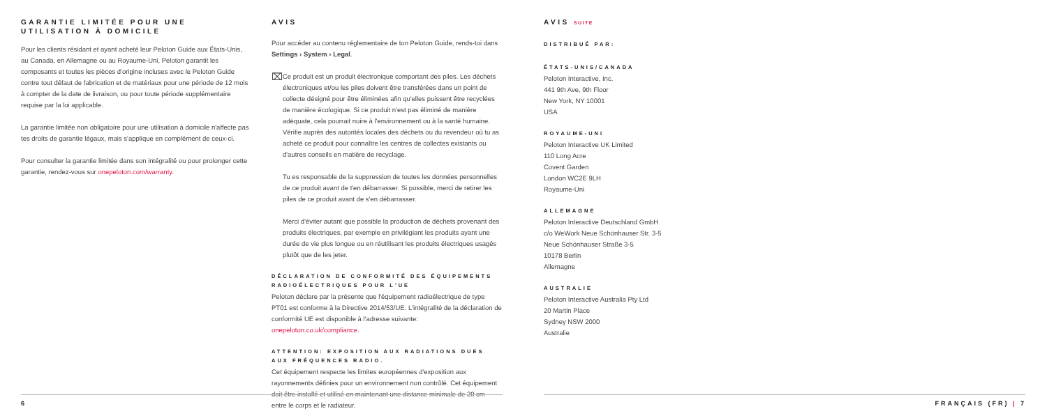GARANTIE LIMITÉE POUR UNE UTILISATION À DOMICILE
Pour les clients résidant et ayant acheté leur Peloton Guide aux États-Unis, au Canada, en Allemagne ou au Royaume-Uni, Peloton garantit les composants et toutes les pièces d'origine incluses avec le Peloton Guide contre tout défaut de fabrication et de matériaux pour une période de 12 mois à compter de la date de livraison, ou pour toute période supplémentaire requise par la loi applicable.
La garantie limitée non obligatoire pour une utilisation à domicile n'affecte pas tes droits de garantie légaux, mais s'applique en complément de ceux-ci.
Pour consulter la garantie limitée dans son intégralité ou pour prolonger cette garantie, rendez-vous sur onepeloton.com/warranty.
AVIS
Pour accéder au contenu réglementaire de ton Peloton Guide, rends-toi dans Settings › System › Legal.
⌧
Ce produit est un produit électronique comportant des piles. Les déchets électroniques et/ou les piles doivent être transférées dans un point de collecte désigné pour être éliminées afin qu'elles puissent être recyclées de manière écologique. Si ce produit n'est pas éliminé de manière adéquate, cela pourrait nuire à l'environnement ou à la santé humaine. Vérifie auprès des autorités locales des déchets ou du revendeur où tu as acheté ce produit pour connaître les centres de collectes existants ou d'autres conseils en matière de recyclage.
Tu es responsable de la suppression de toutes les données personnelles de ce produit avant de t'en débarrasser. Si possible, merci de retirer les piles de ce produit avant de s'en débarrasser.
Merci d'éviter autant que possible la production de déchets provenant des produits électriques, par exemple en privilégiant les produits ayant une durée de vie plus longue ou en réutilisant les produits électriques usagés plutôt que de les jeter.
DÉCLARATION DE CONFORMITÉ DES ÉQUIPEMENTS RADIOÉLECTRIQUES POUR L'UE
Peloton déclare par la présente que l'équipement radioélectrique de type PT01 est conforme à la Directive 2014/53/UE. L'intégralité de la déclaration de conformité UE est disponible à l'adresse suivante: onepeloton.co.uk/compliance.
ATTENTION: EXPOSITION AUX RADIATIONS DUES AUX FRÉQUENCES RADIO.
Cet équipement respecte les limites européennes d'exposition aux rayonnements définies pour un environnement non contrôlé. Cet équipement doit être installé et utilisé en maintenant une distance minimale de 20 cm entre le corps et le radiateur.
AVIS SUITE
DISTRIBUÉ PAR:
ÉTATS-UNIS/CANADA
Peloton Interactive, Inc.
441 9th Ave, 9th Floor
New York, NY 10001
USA
ROYAUME-UNI
Peloton Interactive UK Limited
110 Long Acre
Covent Garden
London WC2E 9LH
Royaume-Uni
ALLEMAGNE
Peloton Interactive Deutschland GmbH
c/o WeWork Neue Schönhauser Str. 3-5
Neue Schönhauser Straße 3-5
10178 Berlin
Allemagne
AUSTRALIE
Peloton Interactive Australia Pty Ltd
20 Martin Place
Sydney NSW 2000
Australie
6 FRANÇAIS (FR) | 7